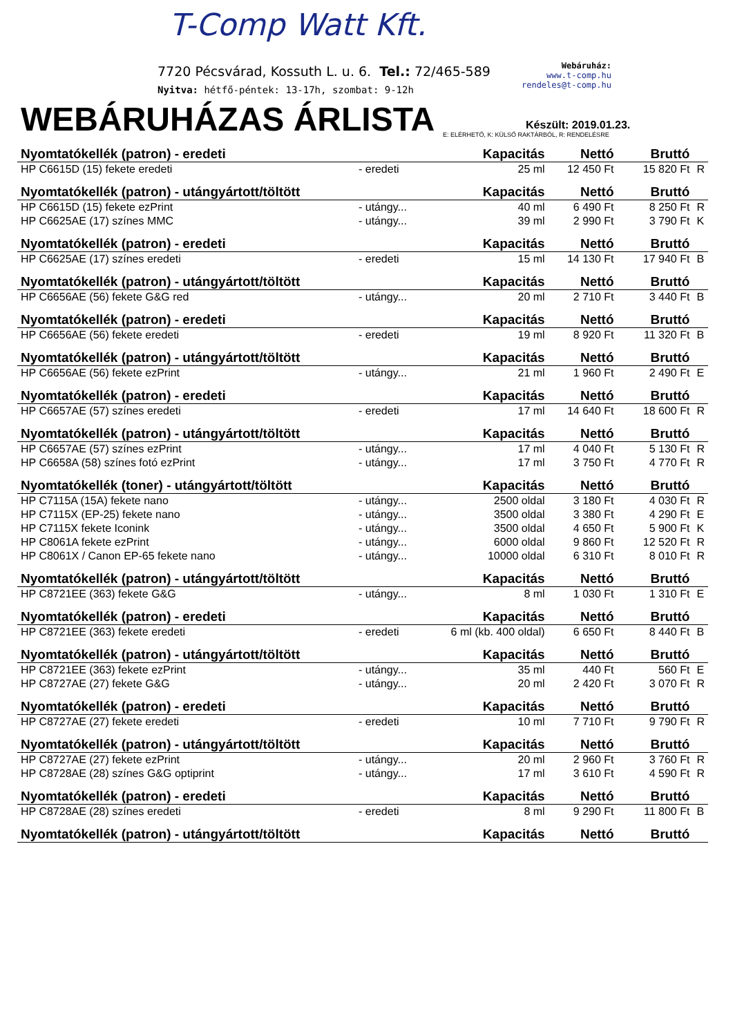T-Comp Watt Kft.
7720 Pécsvárad, Kossuth L. u. 6. Tel.: 72/465-589
Nyitva: hétfő-péntek: 13-17h, szombat: 9-12h
Webáruház:
www.t-comp.hu
rendeles@t-comp.hu
WEBÁRUHÁZAS ÁRLISTA
Készült: 2019.01.23.
E: ELÉRHETŐ, K: KÜLSŐ RAKTÁRBÓL, R: RENDELÉSRE
| Nyomtatókellék (patron) - eredeti | | Kapacitás | Nettó | Bruttó | |
| --- | --- | --- | --- | --- | --- |
| HP C6615D (15) fekete eredeti | - eredeti | 25 ml | 12 450 Ft | 15 820 Ft | R |
| Nyomtatókellék (patron) - utángyártott/töltött | | Kapacitás | Nettó | Bruttó | |
| HP C6615D (15) fekete ezPrint | - utángy... | 40 ml | 6 490 Ft | 8 250 Ft | R |
| HP C6625AE (17) színes MMC | - utángy... | 39 ml | 2 990 Ft | 3 790 Ft | K |
| Nyomtatókellék (patron) - eredeti | | Kapacitás | Nettó | Bruttó | |
| HP C6625AE (17) színes eredeti | - eredeti | 15 ml | 14 130 Ft | 17 940 Ft | B |
| Nyomtatókellék (patron) - utángyártott/töltött | | Kapacitás | Nettó | Bruttó | |
| HP C6656AE (56) fekete G&G red | - utángy... | 20 ml | 2 710 Ft | 3 440 Ft | B |
| Nyomtatókellék (patron) - eredeti | | Kapacitás | Nettó | Bruttó | |
| HP C6656AE (56) fekete eredeti | - eredeti | 19 ml | 8 920 Ft | 11 320 Ft | B |
| Nyomtatókellék (patron) - utángyártott/töltött | | Kapacitás | Nettó | Bruttó | |
| HP C6656AE (56) fekete ezPrint | - utángy... | 21 ml | 1 960 Ft | 2 490 Ft | E |
| Nyomtatókellék (patron) - eredeti | | Kapacitás | Nettó | Bruttó | |
| HP C6657AE (57) színes eredeti | - eredeti | 17 ml | 14 640 Ft | 18 600 Ft | R |
| Nyomtatókellék (patron) - utángyártott/töltött | | Kapacitás | Nettó | Bruttó | |
| HP C6657AE (57) színes ezPrint | - utángy... | 17 ml | 4 040 Ft | 5 130 Ft | R |
| HP C6658A (58) színes fotó ezPrint | - utángy... | 17 ml | 3 750 Ft | 4 770 Ft | R |
| Nyomtatókellék (toner) - utángyártott/töltött | | Kapacitás | Nettó | Bruttó | |
| HP C7115A (15A) fekete nano | - utángy... | 2500 oldal | 3 180 Ft | 4 030 Ft | R |
| HP C7115X (EP-25) fekete nano | - utángy... | 3500 oldal | 3 380 Ft | 4 290 Ft | E |
| HP C7115X fekete Iconink | - utángy... | 3500 oldal | 4 650 Ft | 5 900 Ft | K |
| HP C8061A fekete ezPrint | - utángy... | 6000 oldal | 9 860 Ft | 12 520 Ft | R |
| HP C8061X / Canon EP-65 fekete nano | - utángy... | 10000 oldal | 6 310 Ft | 8 010 Ft | R |
| Nyomtatókellék (patron) - utángyártott/töltött | | Kapacitás | Nettó | Bruttó | |
| HP C8721EE (363) fekete G&G | - utángy... | 8 ml | 1 030 Ft | 1 310 Ft | E |
| Nyomtatókellék (patron) - eredeti | | Kapacitás | Nettó | Bruttó | |
| HP C8721EE (363) fekete eredeti | - eredeti | 6 ml (kb. 400 oldal) | 6 650 Ft | 8 440 Ft | B |
| Nyomtatókellék (patron) - utángyártott/töltött | | Kapacitás | Nettó | Bruttó | |
| HP C8721EE (363) fekete ezPrint | - utángy... | 35 ml | 440 Ft | 560 Ft | E |
| HP C8727AE (27) fekete G&G | - utángy... | 20 ml | 2 420 Ft | 3 070 Ft | R |
| Nyomtatókellék (patron) - eredeti | | Kapacitás | Nettó | Bruttó | |
| HP C8727AE (27) fekete eredeti | - eredeti | 10 ml | 7 710 Ft | 9 790 Ft | R |
| Nyomtatókellék (patron) - utángyártott/töltött | | Kapacitás | Nettó | Bruttó | |
| HP C8727AE (27) fekete ezPrint | - utángy... | 20 ml | 2 960 Ft | 3 760 Ft | R |
| HP C8728AE (28) színes G&G optiprint | - utángy... | 17 ml | 3 610 Ft | 4 590 Ft | R |
| Nyomtatókellék (patron) - eredeti | | Kapacitás | Nettó | Bruttó | |
| HP C8728AE (28) színes eredeti | - eredeti | 8 ml | 9 290 Ft | 11 800 Ft | B |
| Nyomtatókellék (patron) - utángyártott/töltött | | Kapacitás | Nettó | Bruttó | |